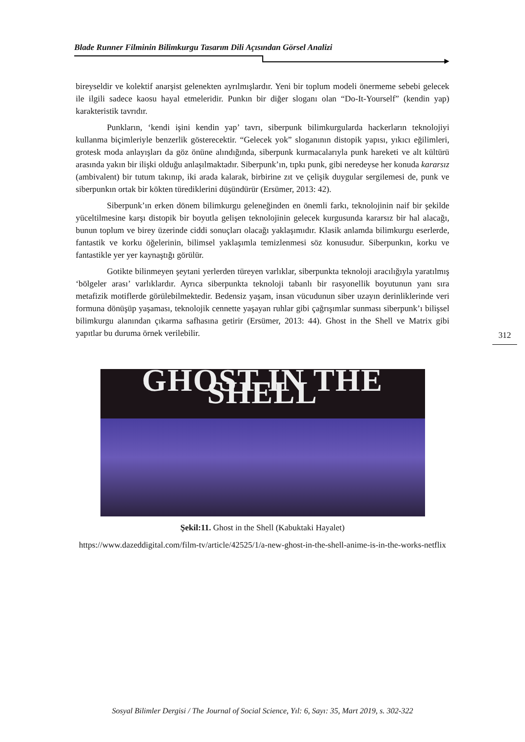Blade Runner Filminin Bilimkurgu Tasarım Dili Açısından Görsel Analizi
bireyseldir ve kolektif anarşist gelenekten ayrılmışlardır. Yeni bir toplum modeli önermeme sebebi gelecek ile ilgili sadece kaosu hayal etmeleridir. Punkın bir diğer sloganı olan “Do-It-Yourself” (kendin yap) karakteristik tavrıdır.
Punkların, ‘kendi işini kendin yap’ tavrı, siberpunk bilimkurgularda hackerların teknolojiyi kullanma biçimleriyle benzerlik gösterecektir. “Gelecek yok” sloganının distopik yapısı, yıkıcı eğilimleri, grotesk moda anlayışları da göz önüne alındığında, siberpunk kurmacalarıyla punk hareketi ve alt kültürü arasında yakın bir ilişki olduğu anlaşılmaktadır. Siberpunk’ın, tıpkı punk, gibi neredeyse her konuda kararsız (ambivalent) bir tutum takınıp, iki arada kalarak, birbirine zıt ve çelişik duygular sergilemesi de, punk ve siberpunkın ortak bir kökten türediklerini düşündürür (Ersümer, 2013: 42).
Siberpunk’ın erken dönem bilimkurgu geleneğinden en önemli farkı, teknolojinin naif bir şekilde yüceltilmesine karşı distopik bir boyutla gelişen teknolojinin gelecek kurgusunda kararsız bir hal alacağı, bunun toplum ve birey üzerinde ciddi sonuçları olacağı yaklaşımıdır. Klasik anlamda bilimkurgu eserlerde, fantastik ve korku öğelerinin, bilimsel yaklaşımla temizlenmesi söz konusudur. Siberpunkın, korku ve fantastikle yer yer kaynaştığı görülür.
Gotikte bilinmeyen şeytani yerlerden türeyen varlıklar, siberpunkta teknoloji aracılığıyla yaratılmış ‘bölgeler arası’ varlıklardır. Ayrıca siberpunkta teknoloji tabanlı bir rasyonellik boyutunun yanı sıra metafizik motiflerde görülebilmektedir. Bedensiz yaşam, insan vücudunun siber uzayın derinliklerinde veri formuna dönüşüp yaşaması, teknolojik cennette yaşayan ruhlar gibi çağrışımlar sunması siberpunk’ı bilişsel bilimkurgu alanından çıkarma safhasına getirir (Ersümer, 2013: 44). Ghost in the Shell ve Matrix gibi yapıtlar bu duruma örnek verilebilir.
GHOST IN THE SHELL
Şekil:11. Ghost in the Shell (Kabuktaki Hayalet)
https://www.dazeddigital.com/film-tv/article/42525/1/a-new-ghost-in-the-shell-anime-is-in-the-works-netflix
312
Sosyal Bilimler Dergisi / The Journal of Social Science, Yıl: 6, Sayı: 35, Mart 2019, s. 302-322